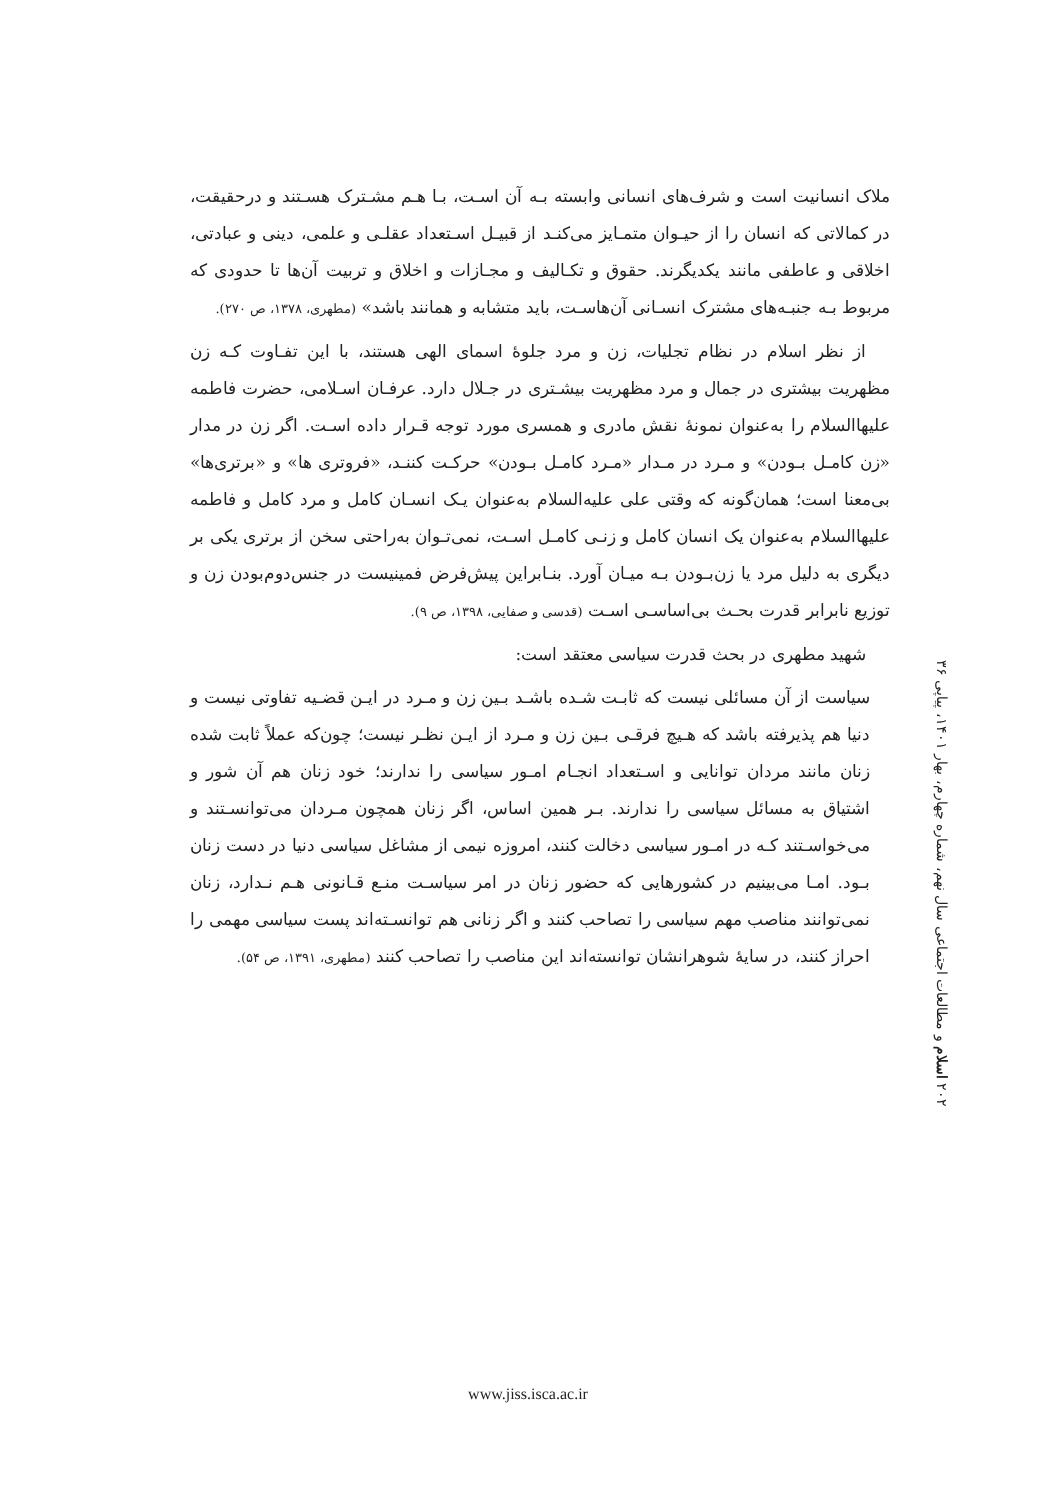ملاک انسانیت است و شرف‌های انسانی وابسته بـه آن اسـت، بـا هـم مشـترک هسـتند و درحقیقت، در کمالاتی که انسان را از حیـوان متمـایز می‌کنـد از قبیـل اسـتعداد عقلـی و علمی، دینی و عبادتی، اخلاقی و عاطفی مانند یکدیگرند. حقوق و تکـالیف و مجـازات و اخلاق و تربیت آن‌ها تا حدودی که مربوط بـه جنبـه‌های مشترک انسـانی آن‌هاسـت، باید متشابه و همانند باشد» (مطهری، ۱۳۷۸، ص ۲۷۰).
از نظر اسلام در نظام تجلیات، زن و مرد جلوهٔ اسمای الهی هستند، با این تفـاوت کـه زن مظهریت بیشتری در جمال و مرد مظهریت بیشـتری در جـلال دارد. عرفـان اسـلامی، حضرت فاطمه علیهاالسلام را به‌عنوان نمونهٔ نقش مادری و همسری مورد توجه قـرار داده اسـت. اگر زن در مدار «زن کامـل بـودن» و مـرد در مـدار «مـرد کامـل بـودن» حرکـت کننـد، «فروتری ها» و «برتری‌ها» بی‌معنا است؛ همان‌گونه که وقتی علی علیه‌السلام به‌عنوان یـک انسـان کامل و مرد کامل و فاطمه علیهاالسلام به‌عنوان یک انسان کامل و زنـی کامـل اسـت، نمی‌تـوان به‌راحتی سخن از برتری یکی بر دیگری به دلیل مرد یا زن‌بـودن بـه میـان آورد. بنـابراین پیش‌فرض فمینیست در جنس‌دوم‌بودن زن و توزیع نابرابر قدرت بحـث بی‌اساسـی اسـت (قدسی و صفایی، ۱۳۹۸، ص ۹).
شهید مطهری در بحث قدرت سیاسی معتقد است:
سیاست از آن مسائلی نیست که ثابـت شـده باشـد بـین زن و مـرد در ایـن قضـیه تفاوتی نیست و دنیا هم پذیرفته باشد که هـیچ فرقـی بـین زن و مـرد از ایـن نظـر نیست؛ چون‌که عملاً ثابت شده زنان مانند مردان توانایی و اسـتعداد انجـام امـور سیاسی را ندارند؛ خود زنان هم آن شور و اشتیاق به مسائل سیاسی را ندارند. بـر همین اساس، اگر زنان همچون مـردان می‌توانسـتند و می‌خواسـتند کـه در امـور سیاسی دخالت کنند، امروزه نیمی از مشاغل سیاسی دنیا در دست زنان بـود. امـا می‌بینیم در کشورهایی که حضور زنان در امر سیاسـت منـع قـانونی هـم نـدارد، زنان نمی‌توانند مناصب مهم سیاسی را تصاحب کنند و اگر زنانی هم توانسـته‌اند پست سیاسی مهمی را احراز کنند، در سایهٔ شوهرانشان توانسته‌اند این مناصب را تصاحب کنند (مطهری، ۱۳۹۱، ص ۵۴).
۲۰۲ اسلام و مطالعات اجتماعی سال نهم، شماره چهارم، بهار ۱۴۰۱، پیاپی ۳۶
www.jiss.isca.ac.ir